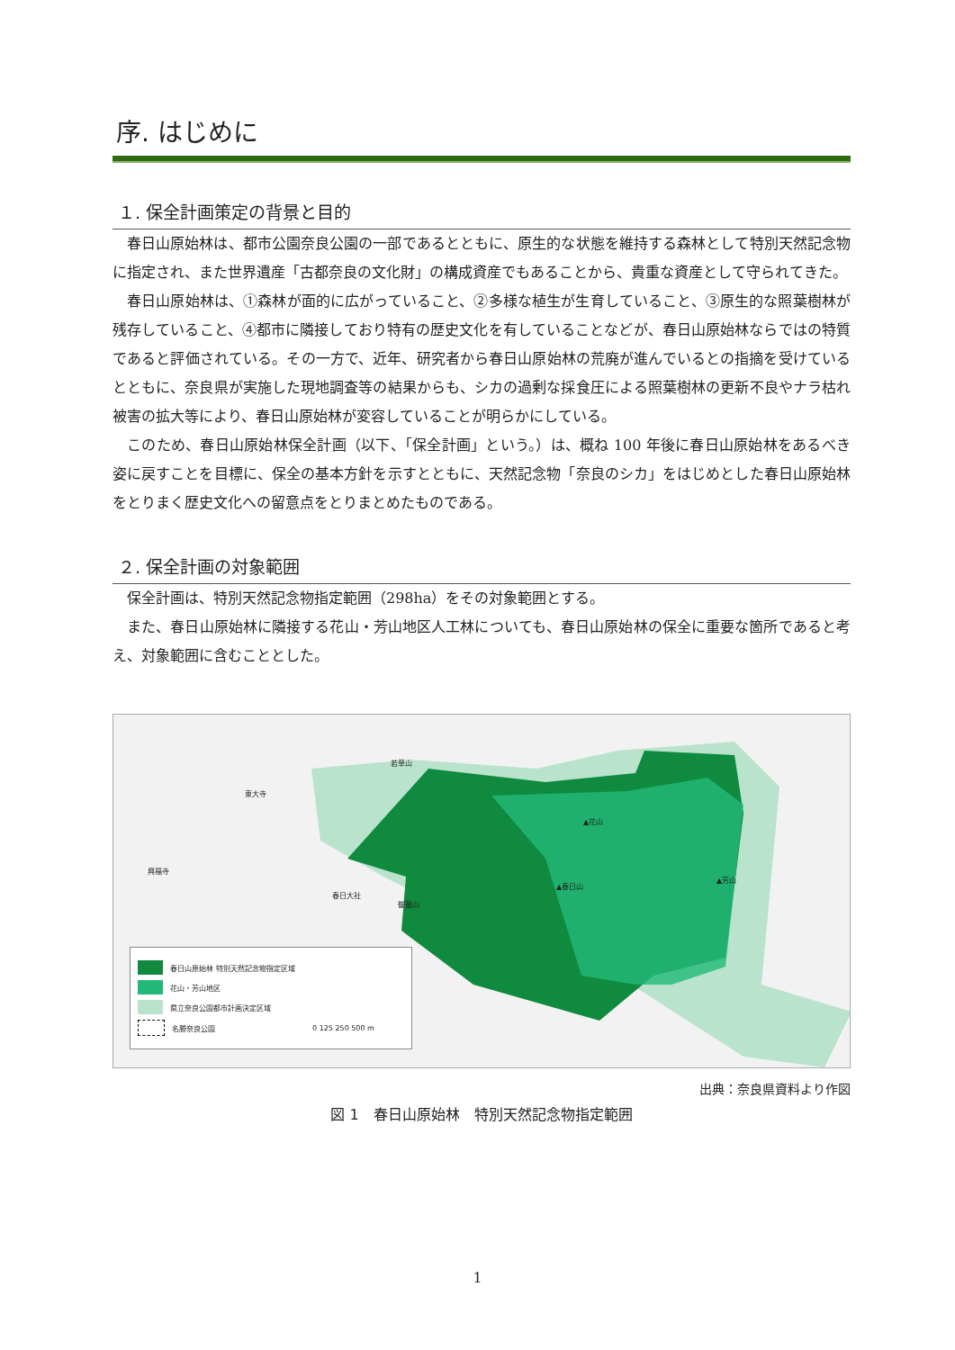序. はじめに
１. 保全計画策定の背景と目的
春日山原始林は、都市公園奈良公園の一部であるとともに、原生的な状態を維持する森林として特別天然記念物に指定され、また世界遺産「古都奈良の文化財」の構成資産でもあることから、貴重な資産として守られてきた。
春日山原始林は、①森林が面的に広がっていること、②多様な植生が生育していること、③原生的な照葉樹林が残存していること、④都市に隣接しており特有の歴史文化を有していることなどが、春日山原始林ならではの特質であると評価されている。その一方で、近年、研究者から春日山原始林の荒廃が進んでいるとの指摘を受けているとともに、奈良県が実施した現地調査等の結果からも、シカの過剰な採食圧による照葉樹林の更新不良やナラ枯れ被害の拡大等により、春日山原始林が変容していることが明らかにしている。
このため、春日山原始林保全計画（以下、「保全計画」という。）は、概ね 100 年後に春日山原始林をあるべき姿に戻すことを目標に、保全の基本方針を示すとともに、天然記念物「奈良のシカ」をはじめとした春日山原始林をとりまく歴史文化への留意点をとりまとめたものである。
２. 保全計画の対象範囲
保全計画は、特別天然記念物指定範囲（298ha）をその対象範囲とする。
また、春日山原始林に隣接する花山・芳山地区人工林についても、春日山原始林の保全に重要な箇所であると考え、対象範囲に含むこととした。
若草山
東大寺
▲花山
興福寺
▲春日山
▲芳山
春日大社
御蓋山
春日山原始林 特別天然記念物指定区域
花山・芳山地区
県立奈良公園都市計画決定区域
名勝奈良公園 0 125 250 500 m
出典：奈良県資料より作図
図 1　春日山原始林　特別天然記念物指定範囲
1